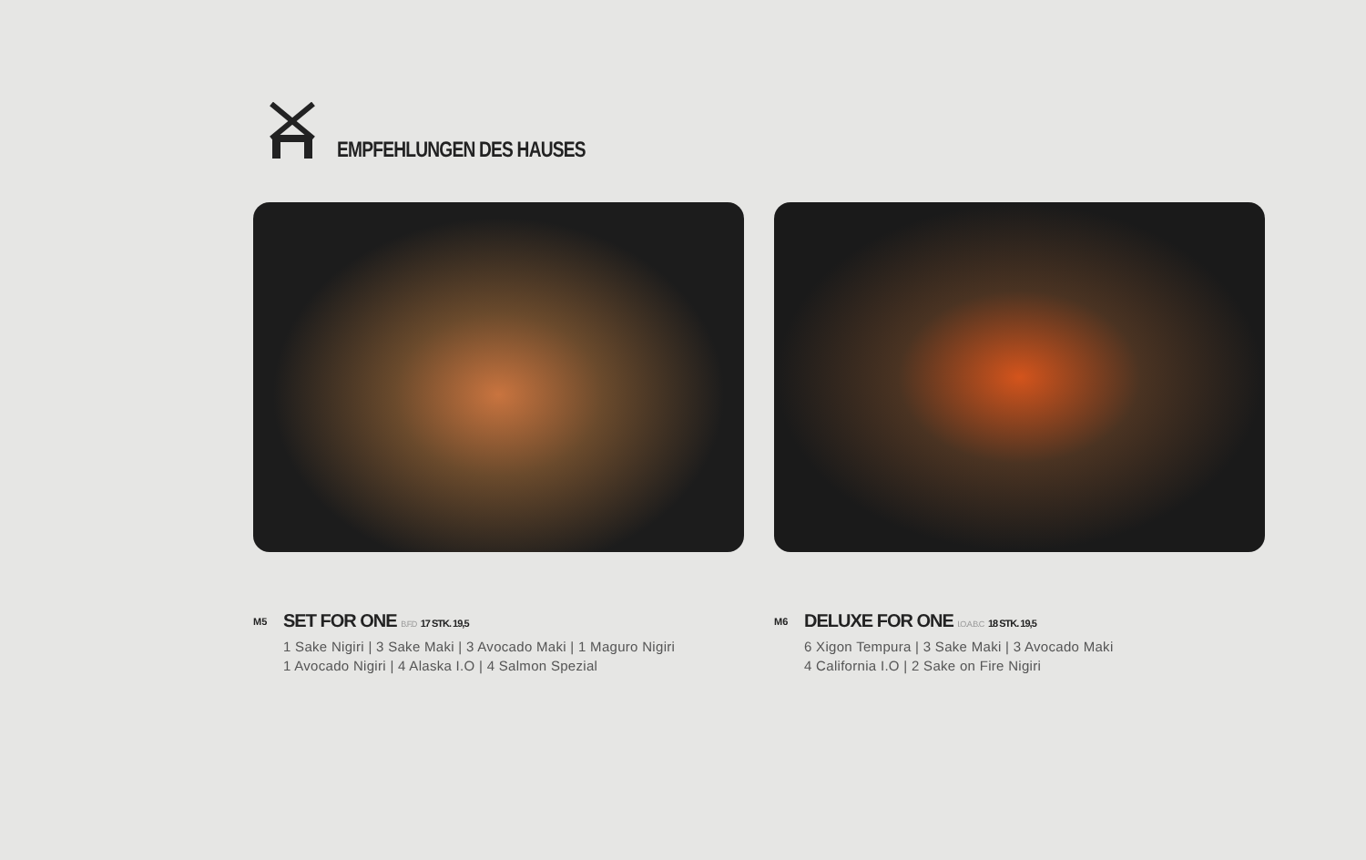EMPFEHLUNGEN DES HAUSES
M5
SET FOR ONE B.F.D 17 STK. 19,5
1 Sake Nigiri | 3 Sake Maki | 3 Avocado Maki | 1 Maguro Nigiri
1 Avocado Nigiri | 4 Alaska I.O | 4 Salmon Spezial
M6
DELUXE FOR ONE I.O.A.B.C 18 STK. 19,5
6 Xigon Tempura | 3 Sake Maki | 3 Avocado Maki
4 California I.O | 2 Sake on Fire Nigiri